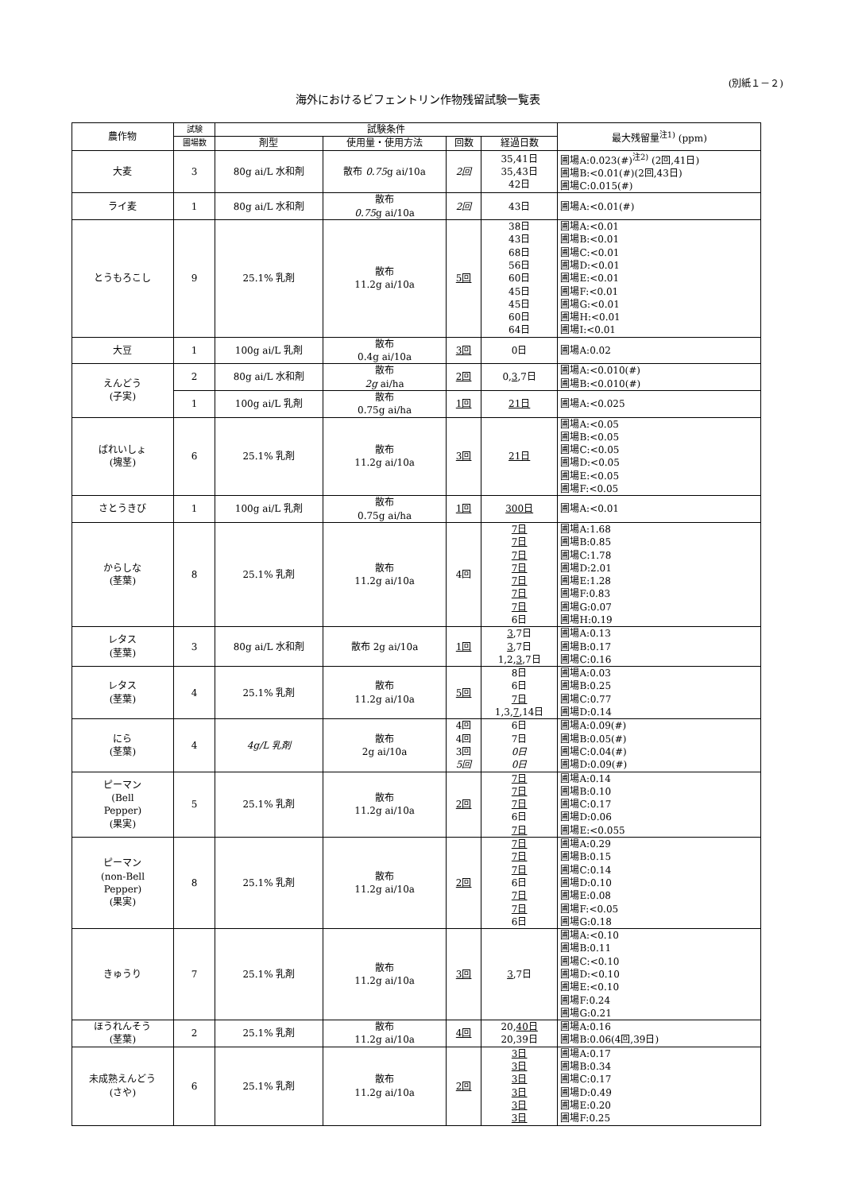(別紙１－２)
海外におけるビフェントリン作物残留試験一覧表
| 農作物 | 試験 | 試験条件 | | | | 最大残留量<sup>注1)</sup> (ppm) |
| --- | --- | --- | --- | --- | --- | --- |
| | 圃場数 | 剤型 | 使用量・使用方法 | 回数 | 経過日数 | |
| 大麦 | 3 | 80g ai/L 水和剤 | 散布 0.75 g ai/10a | 2回 | 35,41日 35,43日 42日 | 圃場A:0.023(#)<sup>注2)</sup> (2回,41日) 圃場B:<0.01(#)(2回,43日) 圃場C:0.015(#) |
| ライ麦 | 1 | 80g ai/L 水和剤 | 散布 0.75 g ai/10a | 2回 | 43日 | 圃場A:<0.01(#) |
| とうもろこし | 9 | 25.1% 乳剤 | 散布 11.2g ai/10a | 5回 | 38日 43日 68日 56日 60日 45日 45日 60日 64日 | 圃場A:<0.01 圃場B:<0.01 圃場C:<0.01 圃場D:<0.01 圃場E:<0.01 圃場F:<0.01 圃場G:<0.01 圃場H:<0.01 圃場I:<0.01 |
| 大豆 | 1 | 100g ai/L 乳剤 | 散布 0.4g ai/10a | 3回 | 0日 | 圃場A:0.02 |
| えんどう (子実) | 2 | 80g ai/L 水和剤 | 散布 2g ai/ha | 2回 | 0, 3 ,7日 | 圃場A:<0.010(#) 圃場B:<0.010(#) |
| | 1 | 100g ai/L 乳剤 | 散布 0.75g ai/ha | 1回 | 21日 | 圃場A:<0.025 |
| ばれいしょ (塊茎) | 6 | 25.1% 乳剤 | 散布 11.2g ai/10a | 3回 | 21日 | 圃場A:<0.05 圃場B:<0.05 圃場C:<0.05 圃場D:<0.05 圃場E:<0.05 圃場F:<0.05 |
| さとうきび | 1 | 100g ai/L 乳剤 | 散布 0.75g ai/ha | 1回 | 300日 | 圃場A:<0.01 |
| からしな (茎葉) | 8 | 25.1% 乳剤 | 散布 11.2g ai/10a | 4回 | 7日 7日 7日 7日 7日 7日 7日 6日 | 圃場A:1.68 圃場B:0.85 圃場C:1.78 圃場D:2.01 圃場E:1.28 圃場F:0.83 圃場G:0.07 圃場H:0.19 |
| レタス (茎葉) | 3 | 80g ai/L 水和剤 | 散布 2g ai/10a | 1回 | 3 ,7日 3 ,7日 1,2, 3 ,7日 | 圃場A:0.13 圃場B:0.17 圃場C:0.16 |
| レタス (茎葉) | 4 | 25.1% 乳剤 | 散布 11.2g ai/10a | 5回 | 8日 6日 7日 1,3, 7 ,14日 | 圃場A:0.03 圃場B:0.25 圃場C:0.77 圃場D:0.14 |
| にら (茎葉) | 4 | 4g/L 乳剤 | 散布 2g ai/10a | 4回 4回 3回 5回 | 6日 7日 0日 0日 | 圃場A:0.09(#) 圃場B:0.05(#) 圃場C:0.04(#) 圃場D:0.09(#) |
| ピーマン (Bell Pepper) (果実) | 5 | 25.1% 乳剤 | 散布 11.2g ai/10a | 2回 | 7日 7日 7日 6日 7日 | 圃場A:0.14 圃場B:0.10 圃場C:0.17 圃場D:0.06 圃場E:<0.055 |
| ピーマン (non-Bell Pepper) (果実) | 8 | 25.1% 乳剤 | 散布 11.2g ai/10a | 2回 | 7日 7日 7日 6日 7日 7日 6日 | 圃場A:0.29 圃場B:0.15 圃場C:0.14 圃場D:0.10 圃場E:0.08 圃場F:<0.05 圃場G:0.18 |
| きゅうり | 7 | 25.1% 乳剤 | 散布 11.2g ai/10a | 3回 | 3 ,7日 | 圃場A:<0.10 圃場B:0.11 圃場C:<0.10 圃場D:<0.10 圃場E:<0.10 圃場F:0.24 圃場G:0.21 |
| ほうれんそう (茎葉) | 2 | 25.1% 乳剤 | 散布 11.2g ai/10a | 4回 | 20, 40日 20,39日 | 圃場A:0.16 圃場B:0.06(4回,39日) |
| 未成熟えんどう (さや) | 6 | 25.1% 乳剤 | 散布 11.2g ai/10a | 2回 | 3日 3日 3日 3日 3日 3日 | 圃場A:0.17 圃場B:0.34 圃場C:0.17 圃場D:0.49 圃場E:0.20 圃場F:0.25 |